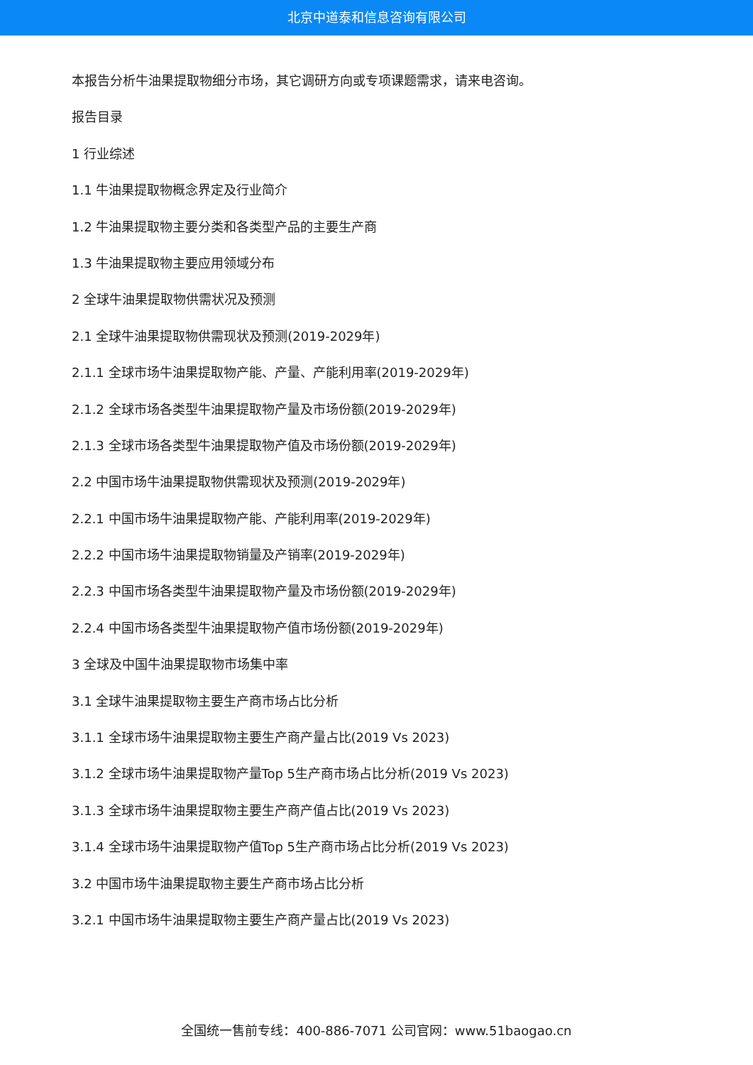北京中道泰和信息咨询有限公司
本报告分析牛油果提取物细分市场，其它调研方向或专项课题需求，请来电咨询。
报告目录
1 行业综述
1.1 牛油果提取物概念界定及行业简介
1.2 牛油果提取物主要分类和各类型产品的主要生产商
1.3 牛油果提取物主要应用领域分布
2 全球牛油果提取物供需状况及预测
2.1 全球牛油果提取物供需现状及预测(2019-2029年)
2.1.1 全球市场牛油果提取物产能、产量、产能利用率(2019-2029年)
2.1.2 全球市场各类型牛油果提取物产量及市场份额(2019-2029年)
2.1.3 全球市场各类型牛油果提取物产值及市场份额(2019-2029年)
2.2 中国市场牛油果提取物供需现状及预测(2019-2029年)
2.2.1 中国市场牛油果提取物产能、产能利用率(2019-2029年)
2.2.2 中国市场牛油果提取物销量及产销率(2019-2029年)
2.2.3 中国市场各类型牛油果提取物产量及市场份额(2019-2029年)
2.2.4 中国市场各类型牛油果提取物产值市场份额(2019-2029年)
3 全球及中国牛油果提取物市场集中率
3.1 全球牛油果提取物主要生产商市场占比分析
3.1.1 全球市场牛油果提取物主要生产商产量占比(2019 Vs 2023)
3.1.2 全球市场牛油果提取物产量Top 5生产商市场占比分析(2019 Vs 2023)
3.1.3 全球市场牛油果提取物主要生产商产值占比(2019 Vs 2023)
3.1.4 全球市场牛油果提取物产值Top 5生产商市场占比分析(2019 Vs 2023)
3.2 中国市场牛油果提取物主要生产商市场占比分析
3.2.1 中国市场牛油果提取物主要生产商产量占比(2019 Vs 2023)
全国统一售前专线：400-886-7071 公司官网：www.51baogao.cn